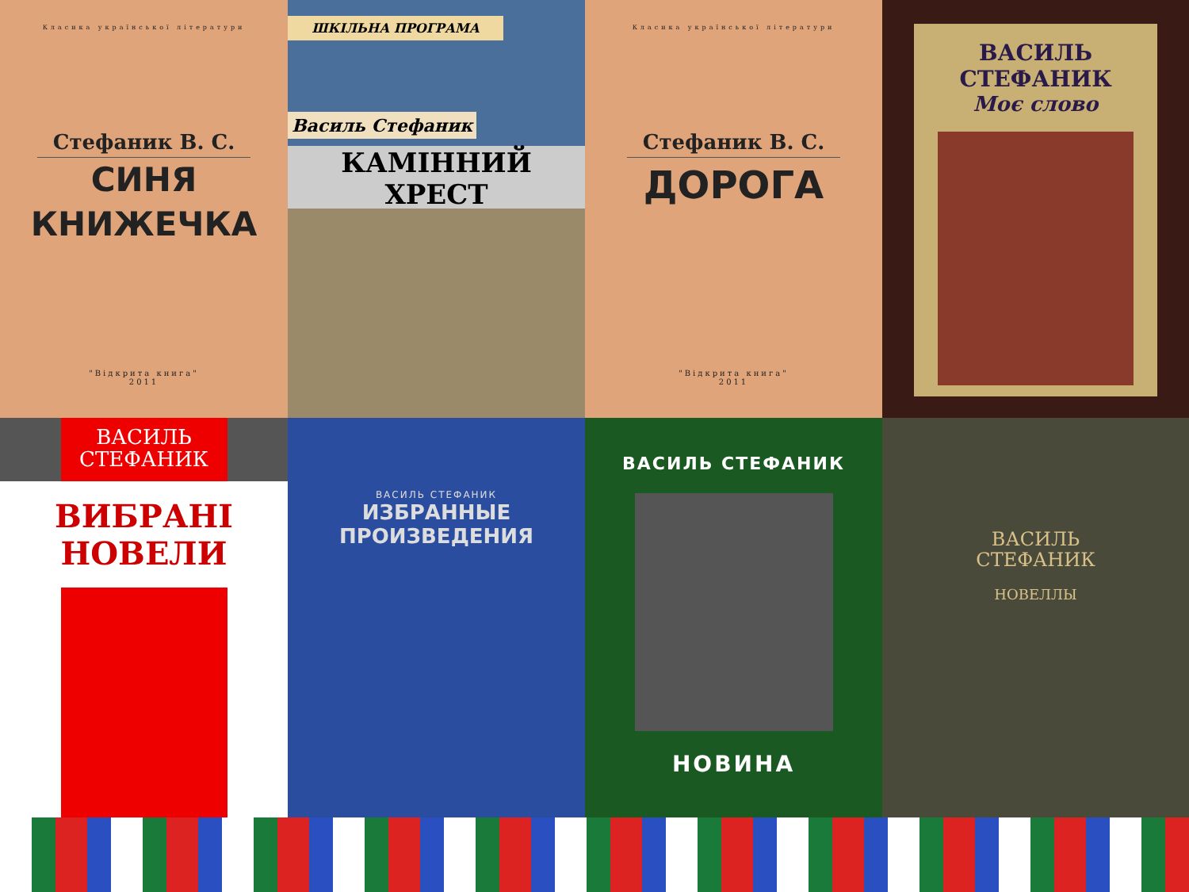Класика української літератури
Стефаник В. С.
СИНЯ
КНИЖЕЧКА
"Відкрита книга"
2011
ШКІЛЬНА ПРОГРАМА
Василь Стефаник
КАМІННИЙ ХРЕСТ
Класика української літератури
Стефаник В. С.
ДОРОГА
"Відкрита книга"
2011
ВАСИЛЬ СТЕФАНИК
Моє слово
ВАСИЛЬ
СТЕФАНИК
ВИБРАНІ НОВЕЛИ
ВАСИЛЬ СТЕФАНИК
ИЗБРАННЫЕ
ПРОИЗВЕДЕНИЯ
ВАСИЛЬ СТЕФАНИК
НОВИНА
ВАСИЛЬ
СТЕФАНИК
НОВЕЛЛЫ